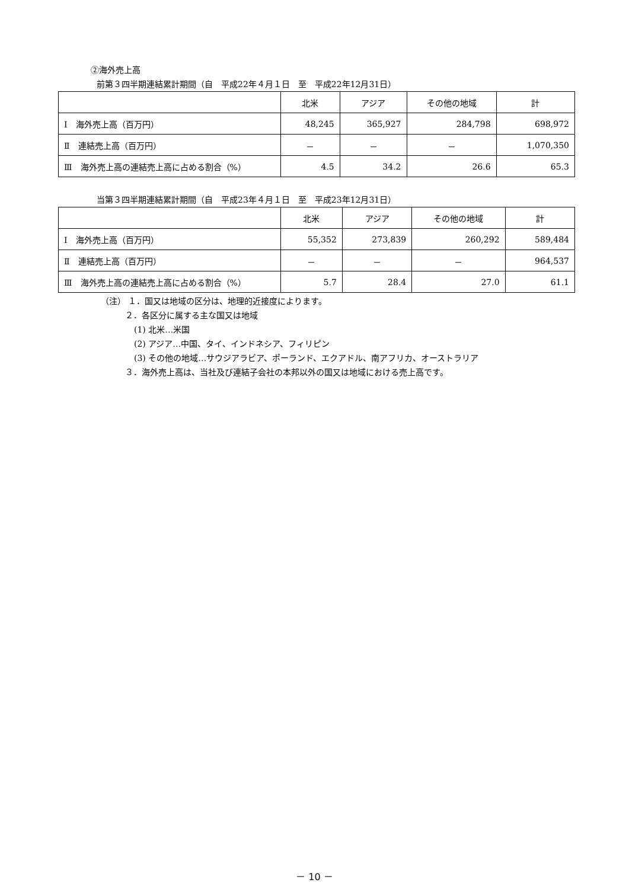②海外売上高
前第３四半期連結累計期間（自　平成22年４月１日　至　平成22年12月31日）
| | 北米 | アジア | その他の地域 | 計 |
| --- | --- | --- | --- | --- |
| Ⅰ 海外売上高（百万円） | 48,245 | 365,927 | 284,798 | 698,972 |
| Ⅱ 連結売上高（百万円） | － | － | － | 1,070,350 |
| Ⅲ 海外売上高の連結売上高に占める割合（%） | 4.5 | 34.2 | 26.6 | 65.3 |
当第３四半期連結累計期間（自　平成23年４月１日　至　平成23年12月31日）
| | 北米 | アジア | その他の地域 | 計 |
| --- | --- | --- | --- | --- |
| Ⅰ 海外売上高（百万円） | 55,352 | 273,839 | 260,292 | 589,484 |
| Ⅱ 連結売上高（百万円） | － | － | － | 964,537 |
| Ⅲ 海外売上高の連結売上高に占める割合（%） | 5.7 | 28.4 | 27.0 | 61.1 |
（注） １．国又は地域の区分は、地理的近接度によります。
２．各区分に属する主な国又は地域
(1) 北米…米国
(2) アジア…中国、タイ、インドネシア、フィリピン
(3) その他の地域…サウジアラビア、ポーランド、エクアドル、南アフリカ、オーストラリア
３．海外売上高は、当社及び連結子会社の本邦以外の国又は地域における売上高です。
－ 10 －